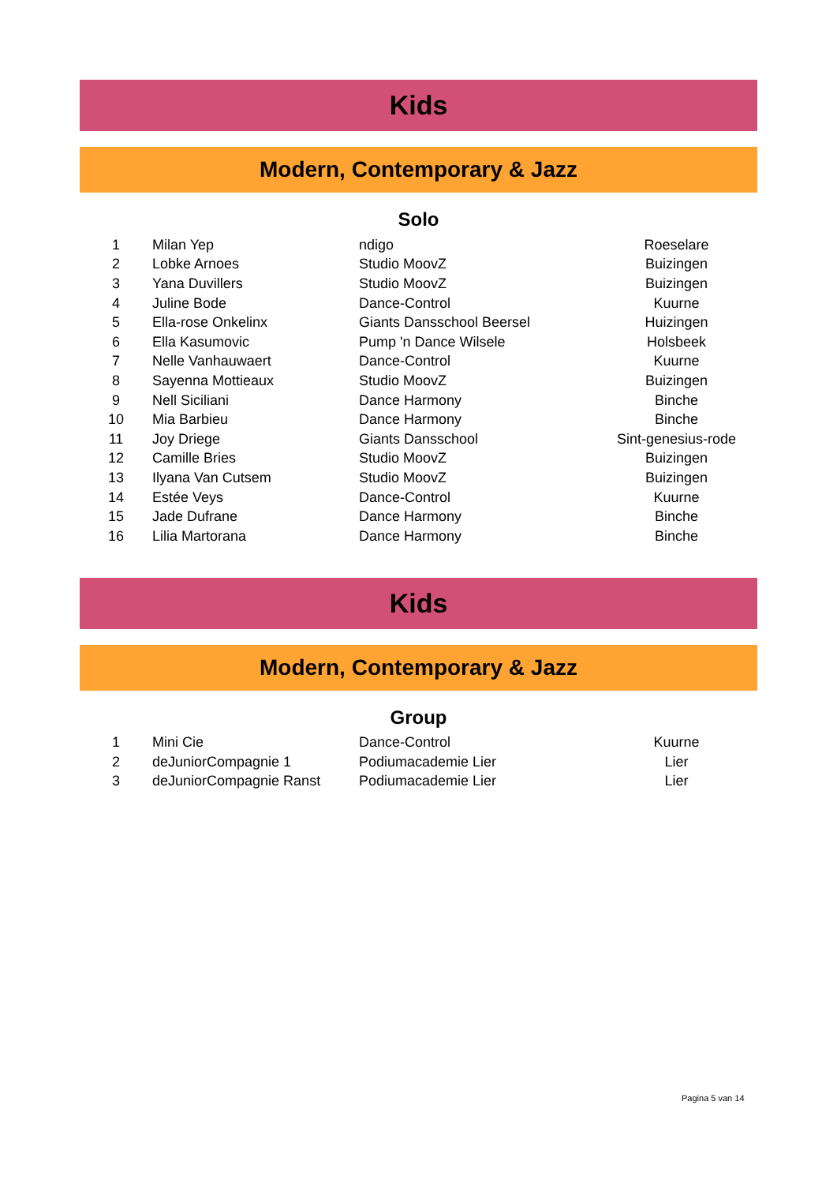Kids
Modern, Contemporary & Jazz
Solo
| 1 | Milan Yep | ndigo | Roeselare |
| 2 | Lobke Arnoes | Studio MoovZ | Buizingen |
| 3 | Yana Duvillers | Studio MoovZ | Buizingen |
| 4 | Juline Bode | Dance-Control | Kuurne |
| 5 | Ella-rose Onkelinx | Giants Dansschool Beersel | Huizingen |
| 6 | Ella Kasumovic | Pump 'n Dance Wilsele | Holsbeek |
| 7 | Nelle Vanhauwaert | Dance-Control | Kuurne |
| 8 | Sayenna Mottieaux | Studio MoovZ | Buizingen |
| 9 | Nell Siciliani | Dance Harmony | Binche |
| 10 | Mia Barbieu | Dance Harmony | Binche |
| 11 | Joy Driege | Giants Dansschool | Sint-genesius-rode |
| 12 | Camille Bries | Studio MoovZ | Buizingen |
| 13 | Ilyana Van Cutsem | Studio MoovZ | Buizingen |
| 14 | Estée Veys | Dance-Control | Kuurne |
| 15 | Jade Dufrane | Dance Harmony | Binche |
| 16 | Lilia Martorana | Dance Harmony | Binche |
Kids
Modern, Contemporary & Jazz
Group
| 1 | Mini Cie | Dance-Control | Kuurne |
| 2 | deJuniorCompagnie 1 | Podiumacademie Lier | Lier |
| 3 | deJuniorCompagnie Ranst | Podiumacademie Lier | Lier |
Pagina 5 van 14